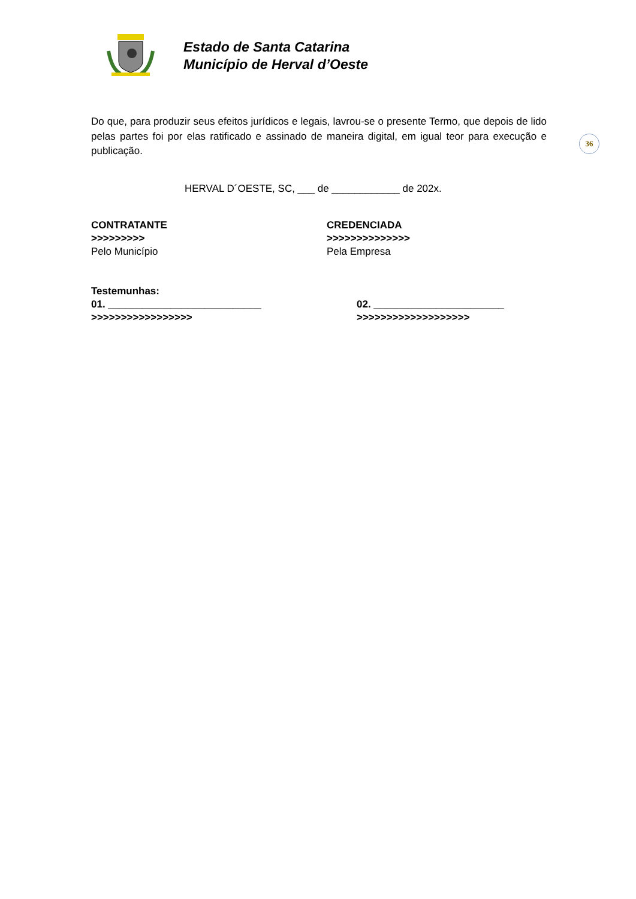Estado de Santa Catarina
Município de Herval d’Oeste
36
Do que, para produzir seus efeitos jurídicos e legais, lavrou-se o presente Termo, que depois de lido pelas partes foi por elas ratificado e assinado de maneira digital, em igual teor para execução e publicação.
HERVAL D´OESTE, SC, ___ de ____________ de 202x.
CONTRATANTE
>>>>>>>>>
Pelo Município
CREDENCIADA
>>>>>>>>>>>>>>
Pela Empresa
Testemunhas:
01. ___________________________
>>>>>>>>>>>>>>>>>
02. _______________________
>>>>>>>>>>>>>>>>>>>